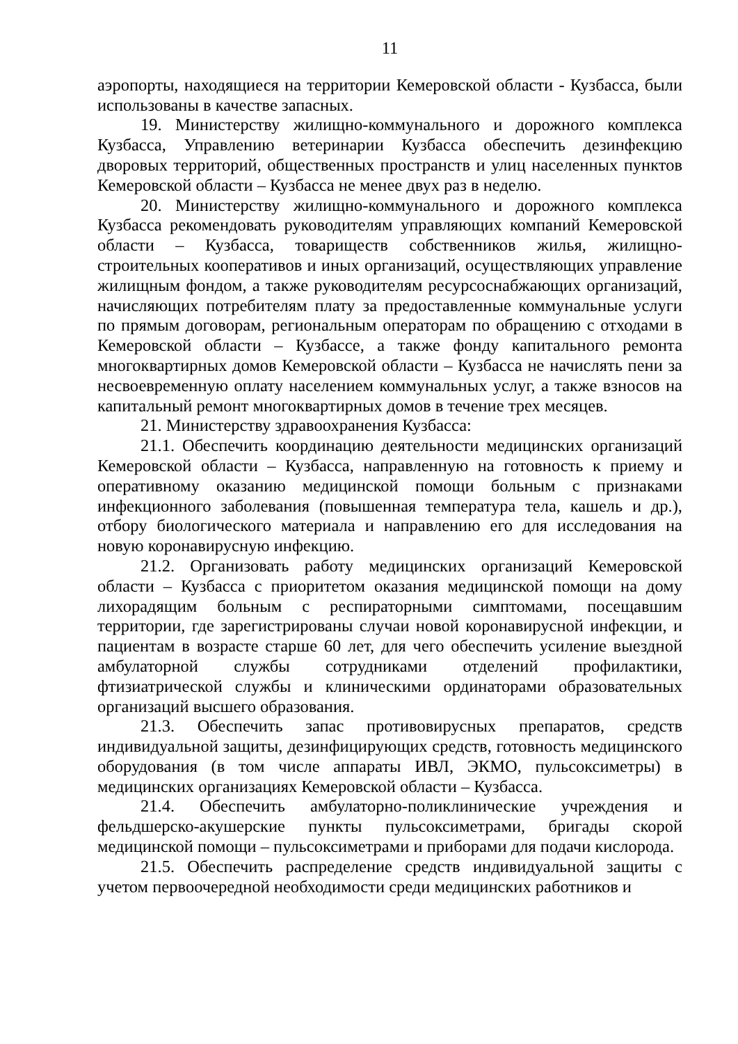11
аэропорты, находящиеся на территории Кемеровской области - Кузбасса, были использованы в качестве запасных.
19. Министерству жилищно-коммунального и дорожного комплекса Кузбасса, Управлению ветеринарии Кузбасса обеспечить дезинфекцию дворовых территорий, общественных пространств и улиц населенных пунктов Кемеровской области – Кузбасса не менее двух раз в неделю.
20. Министерству жилищно-коммунального и дорожного комплекса Кузбасса рекомендовать руководителям управляющих компаний Кемеровской области – Кузбасса, товариществ собственников жилья, жилищно-строительных кооперативов и иных организаций, осуществляющих управление жилищным фондом, а также руководителям ресурсоснабжающих организаций, начисляющих потребителям плату за предоставленные коммунальные услуги по прямым договорам, региональным операторам по обращению с отходами в Кемеровской области – Кузбассе, а также фонду капитального ремонта многоквартирных домов Кемеровской области – Кузбасса не начислять пени за несвоевременную оплату населением коммунальных услуг, а также взносов на капитальный ремонт многоквартирных домов в течение трех месяцев.
21. Министерству здравоохранения Кузбасса:
21.1. Обеспечить координацию деятельности медицинских организаций Кемеровской области – Кузбасса, направленную на готовность к приему и оперативному оказанию медицинской помощи больным с признаками инфекционного заболевания (повышенная температура тела, кашель и др.), отбору биологического материала и направлению его для исследования на новую коронавирусную инфекцию.
21.2. Организовать работу медицинских организаций Кемеровской области – Кузбасса с приоритетом оказания медицинской помощи на дому лихорадящим больным с респираторными симптомами, посещавшим территории, где зарегистрированы случаи новой коронавирусной инфекции, и пациентам в возрасте старше 60 лет, для чего обеспечить усиление выездной амбулаторной службы сотрудниками отделений профилактики, фтизиатрической службы и клиническими ординаторами образовательных организаций высшего образования.
21.3. Обеспечить запас противовирусных препаратов, средств индивидуальной защиты, дезинфицирующих средств, готовность медицинского оборудования (в том числе аппараты ИВЛ, ЭКМО, пульсоксиметры) в медицинских организациях Кемеровской области – Кузбасса.
21.4. Обеспечить амбулаторно-поликлинические учреждения и фельдшерско-акушерские пункты пульсоксиметрами, бригады скорой медицинской помощи – пульсоксиметрами и приборами для подачи кислорода.
21.5. Обеспечить распределение средств индивидуальной защиты с учетом первоочередной необходимости среди медицинских работников и